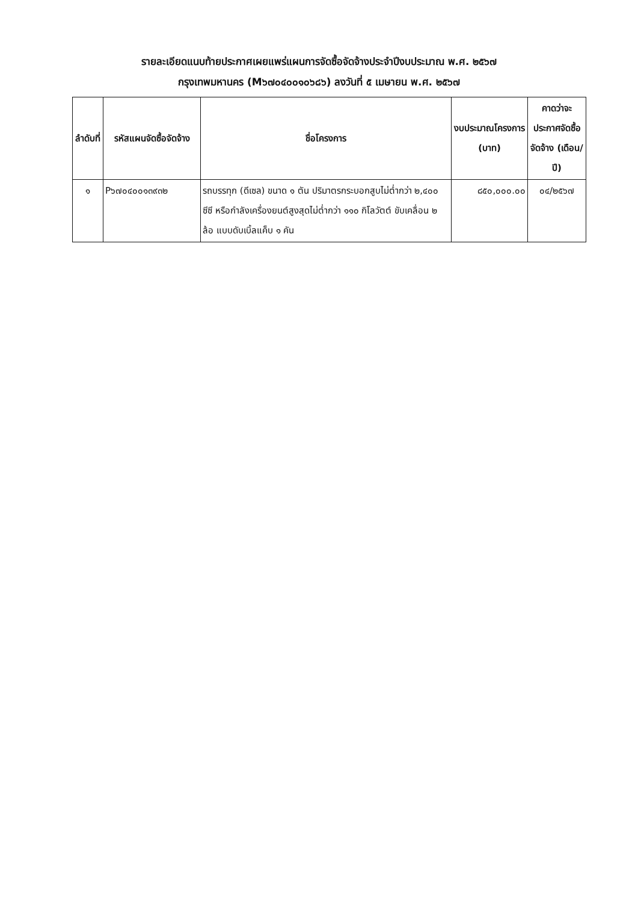รายละเอียดแนบท้ายประกาศเผยแพร่แผนการจัดซื้อจัดจ้างประจำปีงบประมาณ พ.ศ. ๒๕๖๗
กรุงเทพมหานคร (M๖๗๐๔๐๐๑๐๖๘๖) ลงวันที่ ๕ เมษายน พ.ศ. ๒๕๖๗
| ลำดับที่ | รหัสแผนจัดซื้อจัดจ้าง | ชื่อโครงการ | งบประมาณโครงการ (บาท) | คาดว่าจะประกาศจัดซื้อจัดจ้าง (เดือน/ปี) |
| --- | --- | --- | --- | --- |
| ๑ | P๖๗๐๔๐๐๑๓๙๓๒ | รถบรรทุก (ดีเซล) ขนาด ๑ ตัน ปริมาตรกระบอกสูบไม่ต่ำกว่า ๒,๔๐๐ ซีซี หรือกำลังเครื่องยนต์สูงสุดไม่ต่ำกว่า ๑๑๐ กิโลวัตต์ ขับเคลื่อน ๒ ล้อ แบบดับเบิ้ลแค็บ ๑ คัน | ๘๕๐,๐๐๐.๐๐ | ๐๔/๒๕๖๗ |